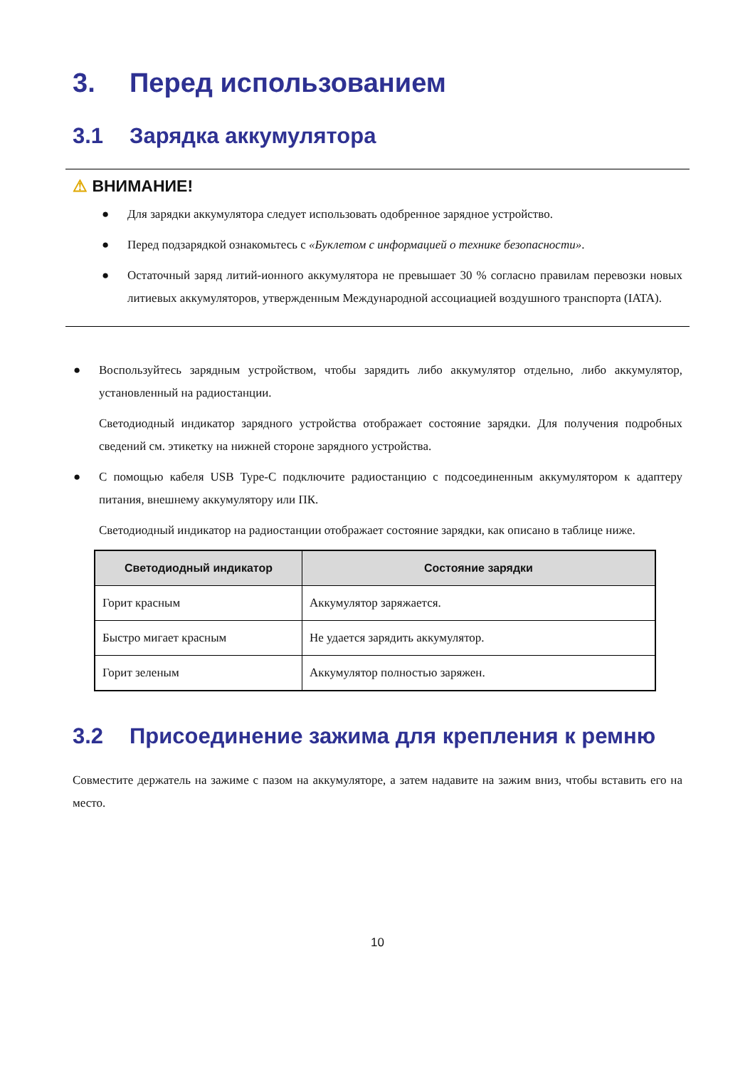3. Перед использованием
3.1 Зарядка аккумулятора
⚠ ВНИМАНИЕ!
● Для зарядки аккумулятора следует использовать одобренное зарядное устройство.
● Перед подзарядкой ознакомьтесь с «Буклетом с информацией о технике безопасности».
● Остаточный заряд литий-ионного аккумулятора не превышает 30 % согласно правилам перевозки новых литиевых аккумуляторов, утвержденным Международной ассоциацией воздушного транспорта (IATA).
● Воспользуйтесь зарядным устройством, чтобы зарядить либо аккумулятор отдельно, либо аккумулятор, установленный на радиостанции.
Светодиодный индикатор зарядного устройства отображает состояние зарядки. Для получения подробных сведений см. этикетку на нижней стороне зарядного устройства.
● С помощью кабеля USB Type-C подключите радиостанцию с подсоединенным аккумулятором к адаптеру питания, внешнему аккумулятору или ПК.
Светодиодный индикатор на радиостанции отображает состояние зарядки, как описано в таблице ниже.
| Светодиодный индикатор | Состояние зарядки |
| --- | --- |
| Горит красным | Аккумулятор заряжается. |
| Быстро мигает красным | Не удается зарядить аккумулятор. |
| Горит зеленым | Аккумулятор полностью заряжен. |
3.2 Присоединение зажима для крепления к ремню
Совместите держатель на зажиме с пазом на аккумуляторе, а затем надавите на зажим вниз, чтобы вставить его на место.
10